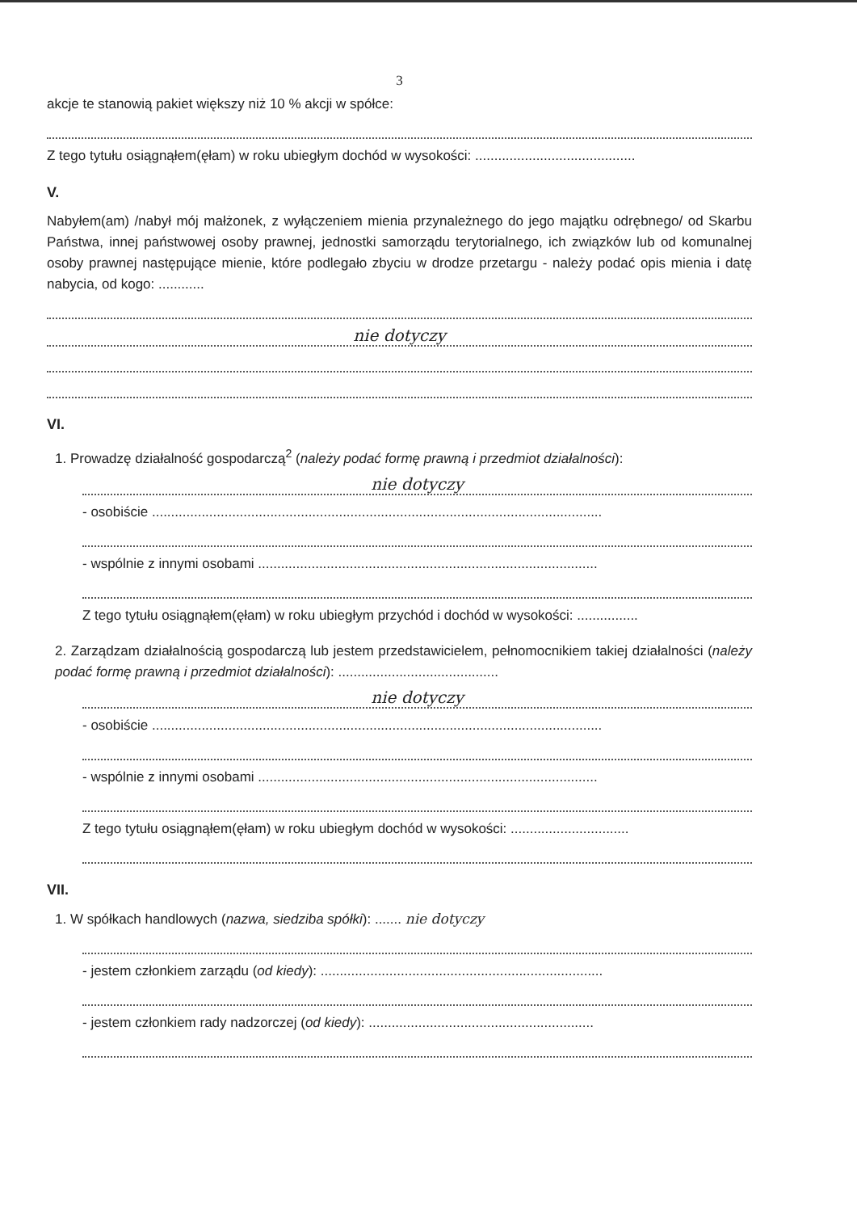3
akcje te stanowią pakiet większy niż 10 % akcji w spółce:
Z tego tytułu osiągnąłem(ęłam) w roku ubiegłym dochód w wysokości: ..........................................
V.
Nabyłem(am) /nabył mój małżonek, z wyłączeniem mienia przynależnego do jego majątku odrębnego/ od Skarbu Państwa, innej państwowej osoby prawnej, jednostki samorządu terytorialnego, ich związków lub od komunalnej osoby prawnej następujące mienie, które podlegało zbyciu w drodze przetargu - należy podać opis mienia i datę nabycia, od kogo: ............
nie dotyczy
VI.
1. Prowadzę działalność gospodarczą<sup>2</sup> (należy podać formę prawną i przedmiot działalności):
nie dotyczy
- osobiście ......................................................................................................................
- wspólnie z innymi osobami .........................................................................................
Z tego tytułu osiągnąłem(ęłam) w roku ubiegłym przychód i dochód w wysokości: ................
2. Zarządzam działalnością gospodarczą lub jestem przedstawicielem, pełnomocnikiem takiej działalności (należy podać formę prawną i przedmiot działalności): ..........................................
nie dotyczy
- osobiście ......................................................................................................................
- wspólnie z innymi osobami .........................................................................................
Z tego tytułu osiągnąłem(ęłam) w roku ubiegłym dochód w wysokości: ...............................
VII.
1. W spółkach handlowych (nazwa, siedziba spółki): ....... nie dotyczy
- jestem członkiem zarządu (od kiedy): ..........................................................................
- jestem członkiem rady nadzorczej (od kiedy): ...........................................................